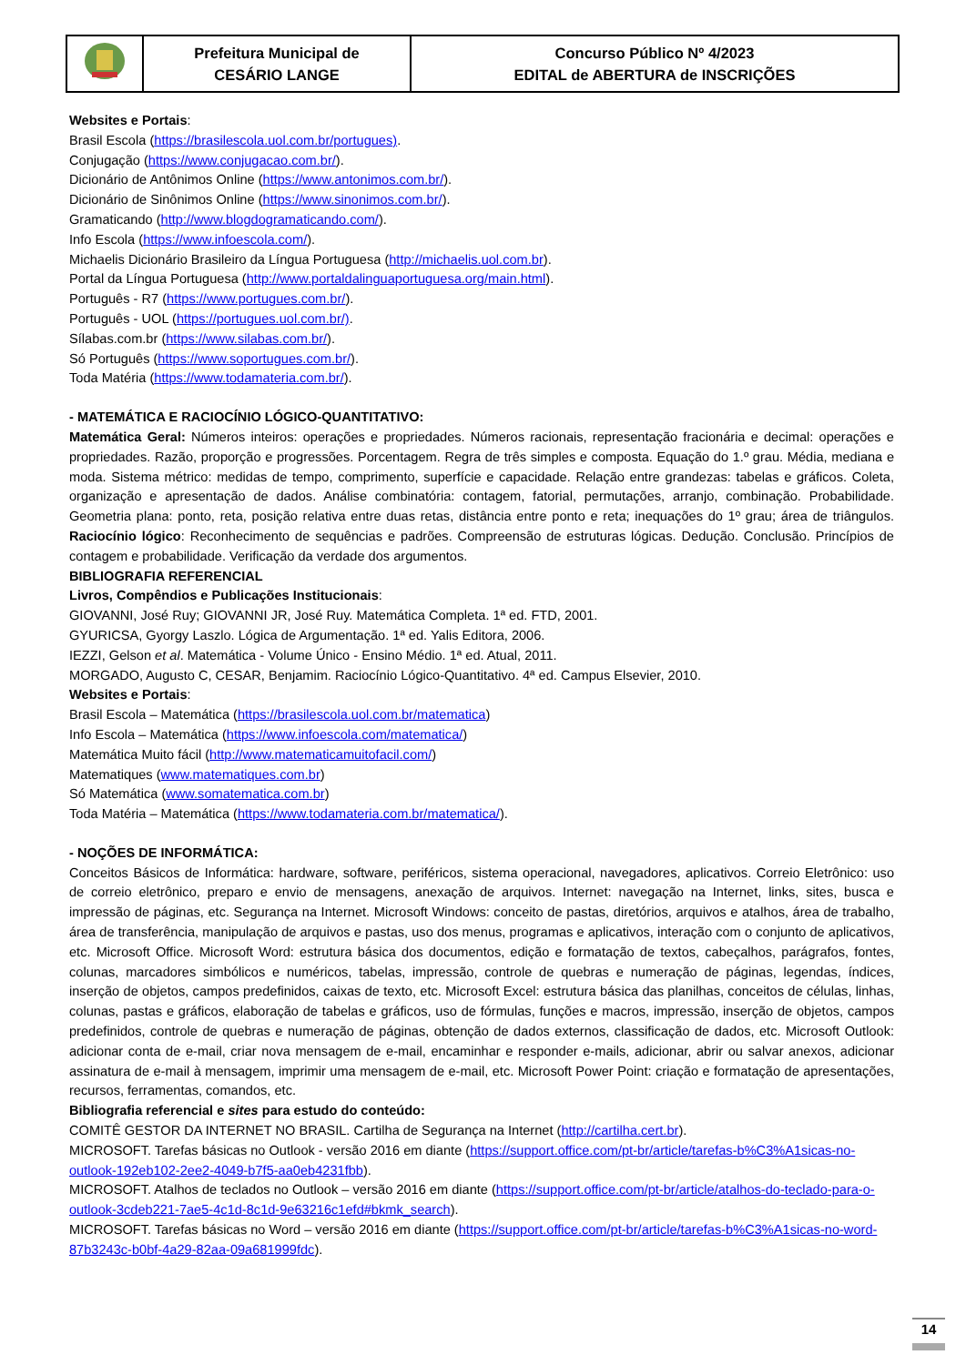| | Prefeitura Municipal de CESÁRIO LANGE | Concurso Público Nº 4/2023 EDITAL de ABERTURA de INSCRIÇÕES |
Websites e Portais:
Brasil Escola (https://brasilescola.uol.com.br/portugues).
Conjugação (https://www.conjugacao.com.br/).
Dicionário de Antônimos Online (https://www.antonimos.com.br/).
Dicionário de Sinônimos Online (https://www.sinonimos.com.br/).
Gramaticando (http://www.blogdogramaticando.com/).
Info Escola (https://www.infoescola.com/).
Michaelis Dicionário Brasileiro da Língua Portuguesa (http://michaelis.uol.com.br).
Portal da Língua Portuguesa (http://www.portaldalinguaportuguesa.org/main.html).
Português - R7 (https://www.portugues.com.br/).
Português - UOL (https://portugues.uol.com.br/).
Sílabas.com.br (https://www.silabas.com.br/).
Só Português (https://www.soportugues.com.br/).
Toda Matéria (https://www.todamateria.com.br/).
- MATEMÁTICA E RACIOCÍNIO LÓGICO-QUANTITATIVO:
Matemática Geral: Números inteiros: operações e propriedades. Números racionais, representação fracionária e decimal: operações e propriedades. Razão, proporção e progressões. Porcentagem. Regra de três simples e composta. Equação do 1.º grau. Média, mediana e moda. Sistema métrico: medidas de tempo, comprimento, superfície e capacidade. Relação entre grandezas: tabelas e gráficos. Coleta, organização e apresentação de dados. Análise combinatória: contagem, fatorial, permutações, arranjo, combinação. Probabilidade. Geometria plana: ponto, reta, posição relativa entre duas retas, distância entre ponto e reta; inequações do 1º grau; área de triângulos. Raciocínio lógico: Reconhecimento de sequências e padrões. Compreensão de estruturas lógicas. Dedução. Conclusão. Princípios de contagem e probabilidade. Verificação da verdade dos argumentos.
BIBLIOGRAFIA REFERENCIAL
Livros, Compêndios e Publicações Institucionais:
GIOVANNI, José Ruy; GIOVANNI JR, José Ruy. Matemática Completa. 1ª ed. FTD, 2001.
GYURICSA, Gyorgy Laszlo. Lógica de Argumentação. 1ª ed. Yalis Editora, 2006.
IEZZI, Gelson et al. Matemática - Volume Único - Ensino Médio. 1ª ed. Atual, 2011.
MORGADO, Augusto C, CESAR, Benjamim. Raciocínio Lógico-Quantitativo. 4ª ed. Campus Elsevier, 2010.
Websites e Portais:
Brasil Escola – Matemática (https://brasilescola.uol.com.br/matematica)
Info Escola – Matemática (https://www.infoescola.com/matematica/)
Matemática Muito fácil (http://www.matematicamuitofacil.com/)
Matematiques (www.matematiques.com.br)
Só Matemática (www.somatematica.com.br)
Toda Matéria – Matemática (https://www.todamateria.com.br/matematica/).
- NOÇÕES DE INFORMÁTICA:
Conceitos Básicos de Informática: hardware, software, periféricos, sistema operacional, navegadores, aplicativos. Correio Eletrônico: uso de correio eletrônico, preparo e envio de mensagens, anexação de arquivos. Internet: navegação na Internet, links, sites, busca e impressão de páginas, etc. Segurança na Internet. Microsoft Windows: conceito de pastas, diretórios, arquivos e atalhos, área de trabalho, área de transferência, manipulação de arquivos e pastas, uso dos menus, programas e aplicativos, interação com o conjunto de aplicativos, etc. Microsoft Office. Microsoft Word: estrutura básica dos documentos, edição e formatação de textos, cabeçalhos, parágrafos, fontes, colunas, marcadores simbólicos e numéricos, tabelas, impressão, controle de quebras e numeração de páginas, legendas, índices, inserção de objetos, campos predefinidos, caixas de texto, etc. Microsoft Excel: estrutura básica das planilhas, conceitos de células, linhas, colunas, pastas e gráficos, elaboração de tabelas e gráficos, uso de fórmulas, funções e macros, impressão, inserção de objetos, campos predefinidos, controle de quebras e numeração de páginas, obtenção de dados externos, classificação de dados, etc. Microsoft Outlook: adicionar conta de e-mail, criar nova mensagem de e-mail, encaminhar e responder e-mails, adicionar, abrir ou salvar anexos, adicionar assinatura de e-mail à mensagem, imprimir uma mensagem de e-mail, etc. Microsoft Power Point: criação e formatação de apresentações, recursos, ferramentas, comandos, etc.
Bibliografia referencial e sites para estudo do conteúdo:
COMITÊ GESTOR DA INTERNET NO BRASIL. Cartilha de Segurança na Internet (http://cartilha.cert.br).
MICROSOFT. Tarefas básicas no Outlook - versão 2016 em diante (https://support.office.com/pt-br/article/tarefas-b%C3%A1sicas-no-outlook-192eb102-2ee2-4049-b7f5-aa0eb4231fbb).
MICROSOFT. Atalhos de teclados no Outlook – versão 2016 em diante (https://support.office.com/pt-br/article/atalhos-do-teclado-para-o-outlook-3cdeb221-7ae5-4c1d-8c1d-9e63216c1efd#bkmk_search).
MICROSOFT. Tarefas básicas no Word – versão 2016 em diante (https://support.office.com/pt-br/article/tarefas-b%C3%A1sicas-no-word-87b3243c-b0bf-4a29-82aa-09a681999fdc).
14